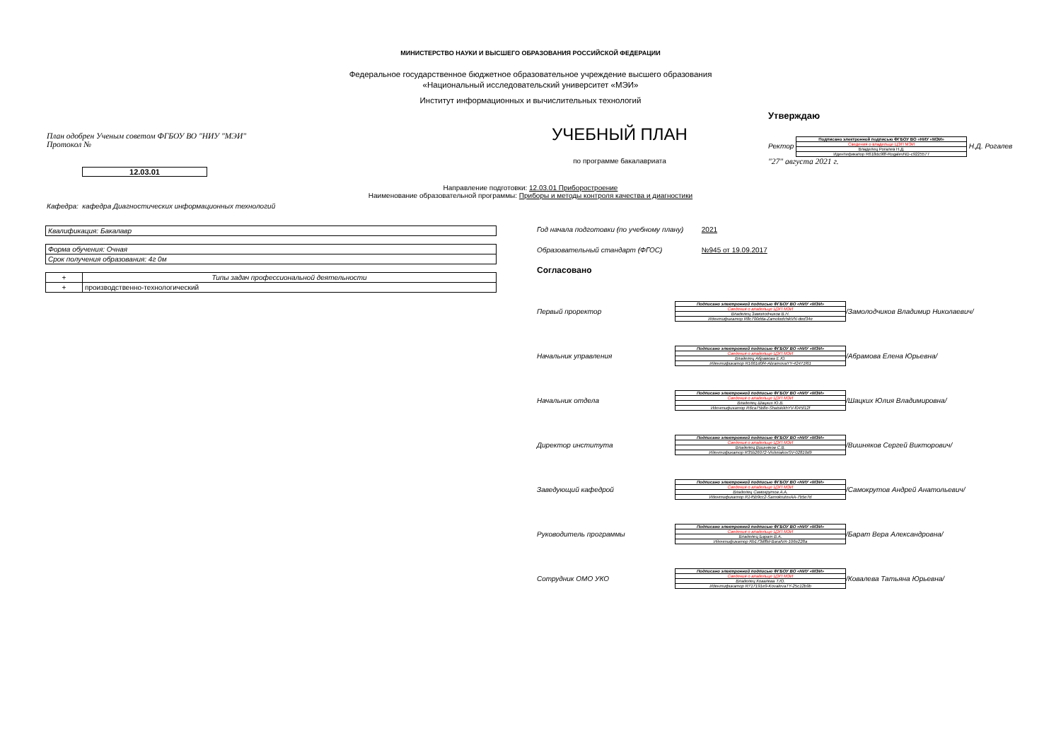МИНИСТЕРСТВО НАУКИ И ВЫСШЕГО ОБРАЗОВАНИЯ РОССИЙСКОЙ ФЕДЕРАЦИИ
Федеральное государственное бюджетное образовательное учреждение высшего образования
«Национальный исследовательский университет «МЭИ»
Институт информационных и вычислительных технологий
План одобрен Ученым советом ФГБОУ ВО "НИУ "МЭИ"
Протокол №
12.03.01
УЧЕБНЫЙ ПЛАН
по программе бакалавриата
Утверждаю
Ректор
Подписано электронной подписью ФГБОУ ВО «НИУ «МЭИ»
Сведения о владельце ЦЭП МЭИ
Владелец Рогалев Н.Д.
Идентификатор R618dc98f-RogalevND-c9225577
Н.Д. Рогалев
"27" августа 2021 г.
Направление подготовки: 12.03.01 Приборостроение
Наименование образовательной программы: Приборы и методы контроля качества и диагностики
Кафедра: кафедра Диагностических информационных технологий
| Квалификация: Бакалавр |
| Форма обучения: Очная |
| Срок получения образования: 4г 0м |
| + | Типы задач профессиональной деятельности |
| + | производственно-технологический |
Год начала подготовки (по учебному плану) 2021
Образовательный стандарт (ФГОС) №945 от 19.09.2017
Согласовано
Первый проректор
Подписано электронной подписью ФГБОУ ВО «НИУ «МЭИ»
Сведения о владельце ЦЭП МЭИ
Владелец Замолодчиков В.Н.
Идентификатор R8c700dda-ZamolodchikVN-ded34e
/Замолодчиков Владимир Николаевич/
Начальник управления
Подписано электронной подписью ФГБОУ ВО «НИУ «МЭИ»
Сведения о владельце ЦЭП МЭИ
Владелец Абрамова Е.Ю.
Идентификатор R1661d0f4-AbramovaYY-42471f61
/Абрамова Елена Юрьевна/
Начальник отдела
Подписано электронной подписью ФГБОУ ВО «НИУ «МЭИ»
Сведения о владельце ЦЭП МЭИ
Владелец Шацких Ю.В.
Идентификатор R6ca75b8e-ShatskikhYV-f045f12f
/Шацких Юлия Владимировна/
Директор института
Подписано электронной подписью ФГБОУ ВО «НИУ «МЭИ»
Сведения о владельце ЦЭП МЭИ
Владелец Вишняков С.В.
Идентификатор R35b26072-VishniakovSV-02810d9
/Вишняков Сергей Викторович/
Заведующий кафедрой
Подписано электронной подписью ФГБОУ ВО «НИУ «МЭИ»
Сведения о владельце ЦЭП МЭИ
Владелец Самокрутов А.А.
Идентификатор R145b9cc2-SamokrutovAA-7b5e7d
/Самокрутов Андрей Анатольевич/
Руководитель программы
Подписано электронной подписью ФГБОУ ВО «НИУ «МЭИ»
Сведения о владельце ЦЭП МЭИ
Владелец Барат В.А.
Идентификатор Rb173df8d-BaratVA-106e228a
/Барат Вера Александровна/
Сотрудник ОМО УКО
Подписано электронной подписью ФГБОУ ВО «НИУ «МЭИ»
Сведения о владельце ЦЭП МЭИ
Владелец Ковалева Т.Ю.
Идентификатор R717191e9-KovalevaTY-25c12b9b
/Ковалева Татьяна Юрьевна/